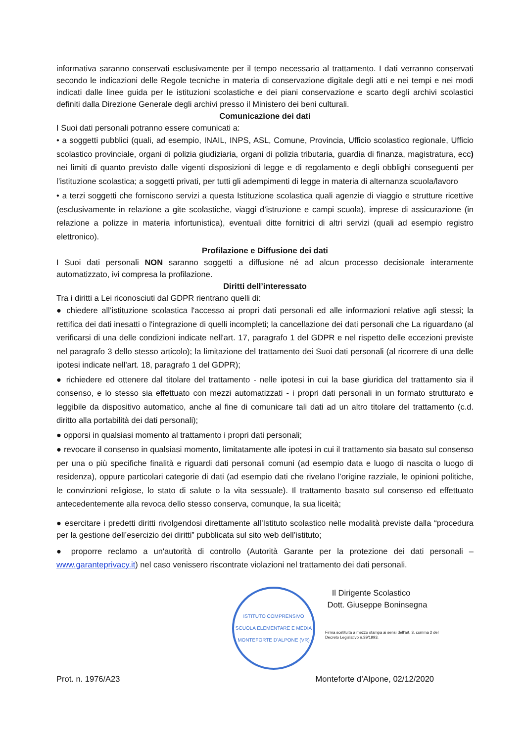informativa saranno conservati esclusivamente per il tempo necessario al trattamento. I dati verranno conservati secondo le indicazioni delle Regole tecniche in materia di conservazione digitale degli atti e nei tempi e nei modi indicati dalle linee guida per le istituzioni scolastiche e dei piani conservazione e scarto degli archivi scolastici definiti dalla Direzione Generale degli archivi presso il Ministero dei beni culturali.
Comunicazione dei dati
I Suoi dati personali potranno essere comunicati a:
• a soggetti pubblici (quali, ad esempio, INAIL, INPS, ASL, Comune, Provincia, Ufficio scolastico regionale, Ufficio scolastico provinciale, organi di polizia giudiziaria, organi di polizia tributaria, guardia di finanza, magistratura, ecc) nei limiti di quanto previsto dalle vigenti disposizioni di legge e di regolamento e degli obblighi conseguenti per l’istituzione scolastica; a soggetti privati, per tutti gli adempimenti di legge in materia di alternanza scuola/lavoro
• a terzi soggetti che forniscono servizi a questa Istituzione scolastica quali agenzie di viaggio e strutture ricettive (esclusivamente in relazione a gite scolastiche, viaggi d’istruzione e campi scuola), imprese di assicurazione (in relazione a polizze in materia infortunistica), eventuali ditte fornitrici di altri servizi (quali ad esempio registro elettronico).
Profilazione e Diffusione dei dati
I Suoi dati personali NON saranno soggetti a diffusione né ad alcun processo decisionale interamente automatizzato, ivi compresa la profilazione.
Diritti dell’interessato
Tra i diritti a Lei riconosciuti dal GDPR rientrano quelli di:
● chiedere all’istituzione scolastica l'accesso ai propri dati personali ed alle informazioni relative agli stessi; la rettifica dei dati inesatti o l'integrazione di quelli incompleti; la cancellazione dei dati personali che La riguardano (al verificarsi di una delle condizioni indicate nell'art. 17, paragrafo 1 del GDPR e nel rispetto delle eccezioni previste nel paragrafo 3 dello stesso articolo); la limitazione del trattamento dei Suoi dati personali (al ricorrere di una delle ipotesi indicate nell'art. 18, paragrafo 1 del GDPR);
● richiedere ed ottenere dal titolare del trattamento - nelle ipotesi in cui la base giuridica del trattamento sia il consenso, e lo stesso sia effettuato con mezzi automatizzati - i propri dati personali in un formato strutturato e leggibile da dispositivo automatico, anche al fine di comunicare tali dati ad un altro titolare del trattamento (c.d. diritto alla portabilità dei dati personali);
● opporsi in qualsiasi momento al trattamento i propri dati personali;
● revocare il consenso in qualsiasi momento, limitatamente alle ipotesi in cui il trattamento sia basato sul consenso per una o più specifiche finalità e riguardi dati personali comuni (ad esempio data e luogo di nascita o luogo di residenza), oppure particolari categorie di dati (ad esempio dati che rivelano l’origine razziale, le opinioni politiche, le convinzioni religiose, lo stato di salute o la vita sessuale). Il trattamento basato sul consenso ed effettuato antecedentemente alla revoca dello stesso conserva, comunque, la sua liceità;
● esercitare i predetti diritti rivolgendosi direttamente all’Istituto scolastico nelle modalità previste dalla “procedura per la gestione dell’esercizio dei diritti” pubblicata sul sito web dell’istituto;
● proporre reclamo a un'autorità di controllo (Autorità Garante per la protezione dei dati personali – www.garanteprivacy.it) nel caso venissero riscontrate violazioni nel trattamento dei dati personali.
ISTITUTO COMPRENSIVO
SCUOLA ELEMENTARE E MEDIA
MONTEFORTE D'ALPONE (VR)
Il Dirigente Scolastico
Dott. Giuseppe Boninsegna
Firma sostituita a mezzo stampa ai sensi dell'art. 3, comma 2 del Decreto Legislativo n.39/1993.
Prot. n. 1976/A23 Monteforte d’Alpone, 02/12/2020